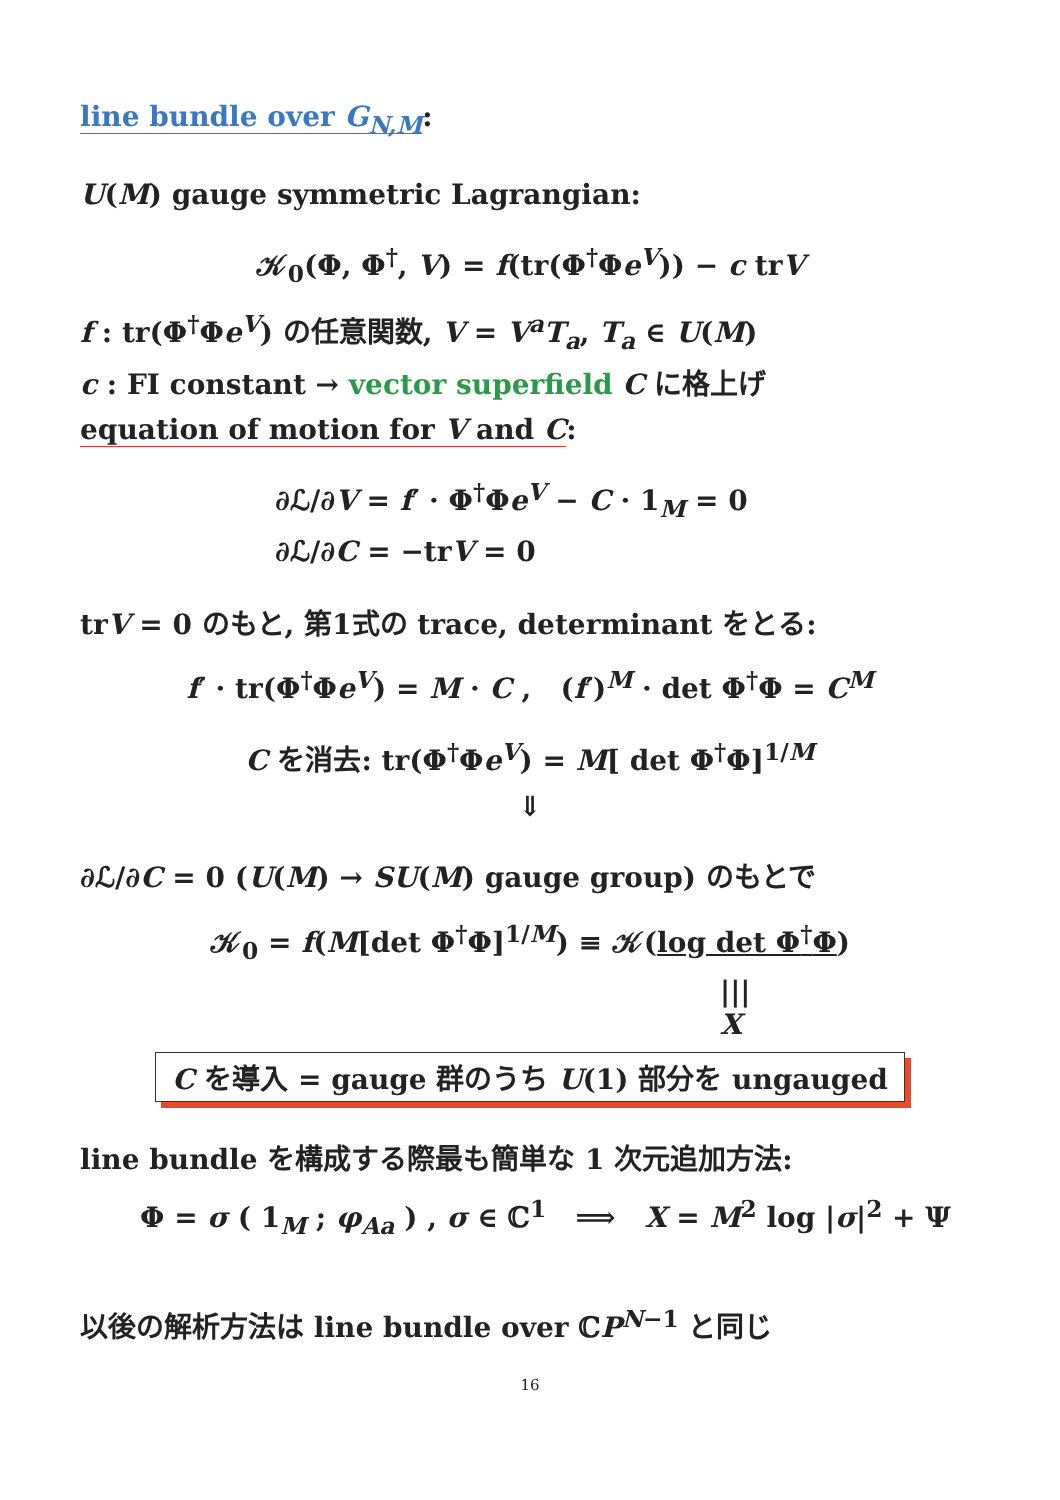line bundle over G<sub>N,M</sub>:
U(M) gauge symmetric Lagrangian:
𝒦<sub>0</sub>(Φ, Φ<sup>†</sup>, V) = f(tr(Φ<sup>†</sup>Φe<sup>V</sup>)) − c trV
f : tr(Φ<sup>†</sup>Φe<sup>V</sup>) の任意関数, V = V<sup>a</sup>T<sub>a</sub>, T<sub>a</sub> ∈ U(M)
c : FI constant → vector superfield C に格上げ
equation of motion for V and C:
∂ℒ/∂V = f′ · Φ<sup>†</sup>Φe<sup>V</sup> − C · 1<sub>M</sub> = 0
∂ℒ/∂C = −trV = 0
trV = 0 のもと, 第1式の trace, determinant をとる:
f′ · tr(Φ<sup>†</sup>Φe<sup>V</sup>) = M · C , (f′)<sup>M</sup> · det Φ<sup>†</sup>Φ = C<sup>M</sup>
C を消去: tr(Φ<sup>†</sup>Φe<sup>V</sup>) = M[ det Φ<sup>†</sup>Φ]<sup>1/M</sup>
⇓
∂ℒ/∂C = 0 (U(M) → SU(M) gauge group) のもとで
𝒦<sub>0</sub> = f(M[det Φ<sup>†</sup>Φ]<sup>1/M</sup>) ≡ 𝒦(log det Φ<sup>†</sup>Φ)
|||
X
C を導入 = gauge 群のうち U(1) 部分を ungauged
line bundle を構成する際最も簡単な 1 次元追加方法:
Φ = σ ( 1<sub>M</sub> ; φ<sub>Aa</sub> ) , σ ∈ ℂ<sup>1</sup> ⟹ X = M<sup>2</sup> log |σ|<sup>2</sup> + Ψ
以後の解析方法は line bundle over ℂP<sup>N−1</sup> と同じ
16